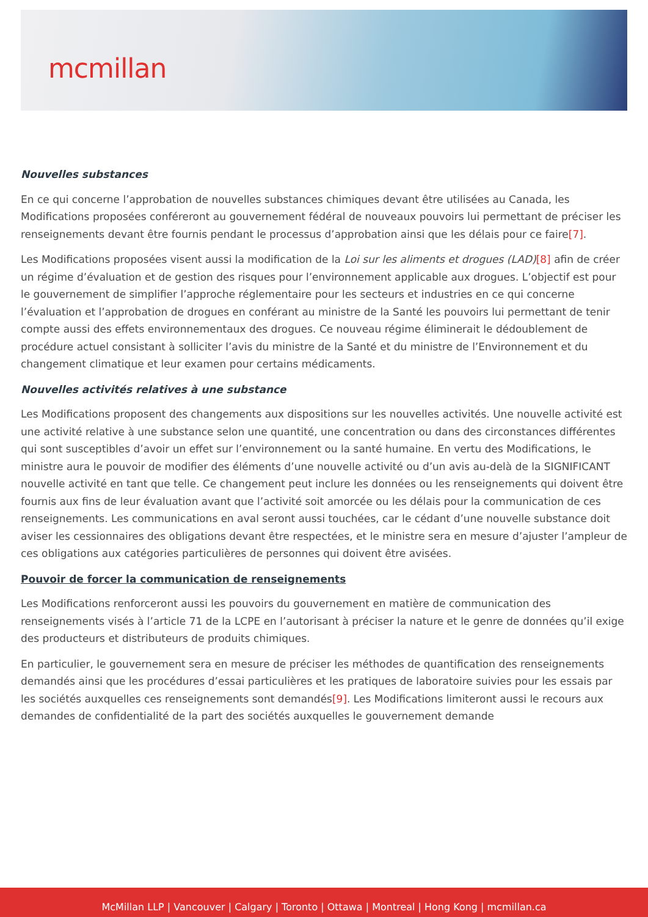mcmillan
Nouvelles substances
En ce qui concerne l’approbation de nouvelles substances chimiques devant être utilisées au Canada, les Modifications proposées conféreront au gouvernement fédéral de nouveaux pouvoirs lui permettant de préciser les renseignements devant être fournis pendant le processus d’approbation ainsi que les délais pour ce faire[7].
Les Modifications proposées visent aussi la modification de la Loi sur les aliments et drogues (LAD)[8] afin de créer un régime d’évaluation et de gestion des risques pour l’environnement applicable aux drogues. L’objectif est pour le gouvernement de simplifier l’approche réglementaire pour les secteurs et industries en ce qui concerne l’évaluation et l’approbation de drogues en conférant au ministre de la Santé les pouvoirs lui permettant de tenir compte aussi des effets environnementaux des drogues. Ce nouveau régime éliminerait le dédoublement de procédure actuel consistant à solliciter l’avis du ministre de la Santé et du ministre de l’Environnement et du changement climatique et leur examen pour certains médicaments.
Nouvelles activités relatives à une substance
Les Modifications proposent des changements aux dispositions sur les nouvelles activités. Une nouvelle activité est une activité relative à une substance selon une quantité, une concentration ou dans des circonstances différentes qui sont susceptibles d’avoir un effet sur l’environnement ou la santé humaine. En vertu des Modifications, le ministre aura le pouvoir de modifier des éléments d’une nouvelle activité ou d’un avis au-delà de la SIGNIFICANT nouvelle activité en tant que telle. Ce changement peut inclure les données ou les renseignements qui doivent être fournis aux fins de leur évaluation avant que l’activité soit amorcée ou les délais pour la communication de ces renseignements. Les communications en aval seront aussi touchées, car le cédant d’une nouvelle substance doit aviser les cessionnaires des obligations devant être respectées, et le ministre sera en mesure d’ajuster l’ampleur de ces obligations aux catégories particulières de personnes qui doivent être avisées.
Pouvoir de forcer la communication de renseignements
Les Modifications renforceront aussi les pouvoirs du gouvernement en matière de communication des renseignements visés à l’article 71 de la LCPE en l’autorisant à préciser la nature et le genre de données qu’il exige des producteurs et distributeurs de produits chimiques.
En particulier, le gouvernement sera en mesure de préciser les méthodes de quantification des renseignements demandés ainsi que les procédures d’essai particulières et les pratiques de laboratoire suivies pour les essais par les sociétés auxquelles ces renseignements sont demandés[9]. Les Modifications limiteront aussi le recours aux demandes de confidentialité de la part des sociétés auxquelles le gouvernement demande
McMillan LLP | Vancouver | Calgary | Toronto | Ottawa | Montreal | Hong Kong | mcmillan.ca